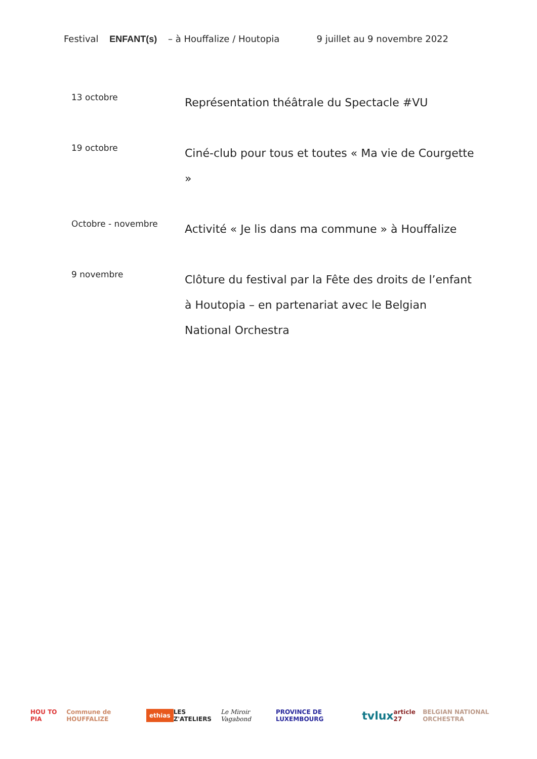Festival ENFANT(s) – à Houffalize / Houtopia
9 juillet au 9 novembre 2022
13 octobre
Représentation théâtrale du Spectacle #VU
19 octobre
Ciné-club pour tous et toutes « Ma vie de Courgette »
Octobre - novembre
Activité « Je lis dans ma commune » à Houffalize
9 novembre
Clôture du festival par la Fête des droits de l’enfant à Houtopia – en partenariat avec le Belgian National Orchestra
HOU TO PIA Commune de HOUFFALIZE ethias LES Z'ATELIERS Le Miroir Vagabond PROVINCE DE LUXEMBOURG tvlux article 27 BELGIAN NATIONAL ORCHESTRA